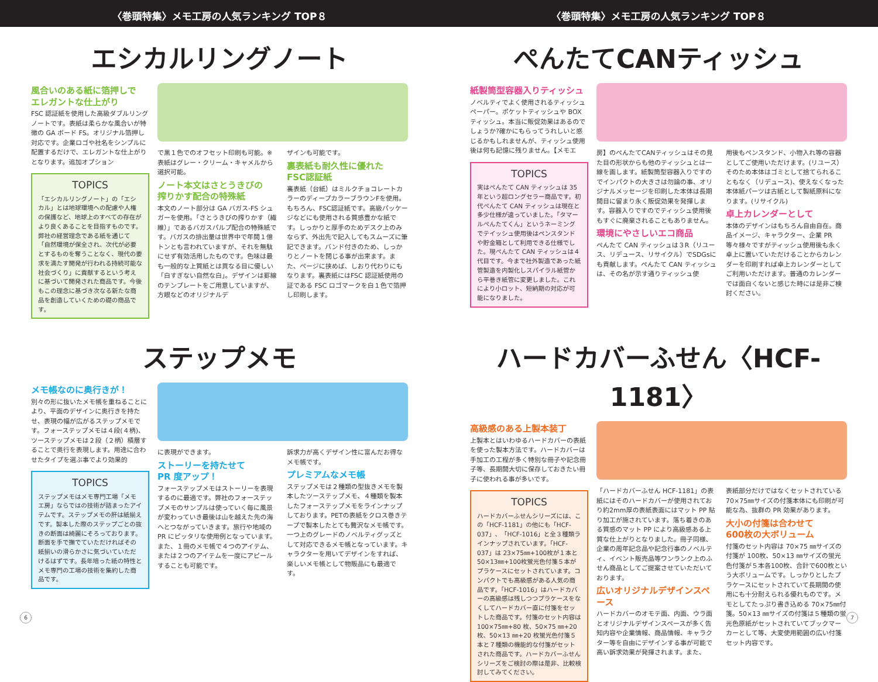〈巻頭特集〉メモ工房の人気ランキング TOP８
エシカルリングノート
風合いのある紙に箔押しで
エレガントな仕上がり
FSC 認証紙を使用した高級ダブルリングノートです。表紙は柔らかな風合いが特徴の GA ボード FS。オリジナル箔押し対応です。企業ロゴや社名をシンプルに配置するだけで、エレガントな仕上がりとなります。追加オプション
TOPICS
「エシカルリングノート」の「エシカル」とは地球環境への配慮や人権の保護など、地球上のすべての存在がより良くあることを目指すものです。弊社の経営理念である紙を通じて「自然環境が保全され、次代が必要とするものを奪うことなく、現代の要求を満たす開発が行われる持続可能な社会づくり」に貢献するという考えに基づいて開発された商品です。今後もこの理念に基づき次なる新たな商品を創造していくための礎の商品です。
で黒１色でのオフセット印刷も可能。※表紙はグレー・クリーム・キャメルから選択可能。
ノート本文はさとうきびの
搾りかす配合の特殊紙
本文のノート部分は GA バガス-FS シュガーを使用。「さとうきびの搾りかす（繊維）」であるバガスパルプ配合の特殊紙です。バガスの排出量は世界中で年間１億トンとも言われていますが、それを無駄にせず有効活用したものです。色味は最も一般的な上質紙とは異なる目に優しい「白すぎない自然な白」。デザインは罫線のテンプレートをご用意していますが、方眼などのオリジナルデ
ザインも可能です。
裏表紙も耐久性に優れた
FSC認証紙
裏表紙（台紙）はミルクチョコレートカラーのディープカラーブラウンFを使用。もちろん、FSC認証紙です。高級パッケージなどにも使用される質感豊かな紙です。しっかりと厚手のためデスク上のみならず、外出先で記入してもスムーズに筆記できます。バンド付きのため、しっかりとノートを閉じる事が出来ます。また、ページに挟めば、しおり代わりにもなります。裏表紙にはFSC 認証紙使用の証である FSC ロゴマークを白１色で箔押し印刷します。
ステップメモ
メモ帳なのに奥行きが！
別々の形に抜いたメモ帳を重ねることにより、平面のデザインに奥行きを持たせ、表現の幅が広がるステップメモです。フォーステップメモは４段(４柄)、ツーステップメモは２段（２柄）積層することで奥行を表現します。用途に合わせたタイプを選ぶ事でより効果的
TOPICS
ステップメモはメモ専門工場「メモエ房」ならではの技術が詰まったアイテムです。ステップメモの肝は紙揃えです。製本した際のステップごとの抜きの断面は綺麗にそろっております。断面を手で撫でていただければその紙揃いの滑らかさに気づいていただけるはずです。長年培った紙の特性とメモ専門の工場の技術を集約した商品です。
に表現ができます。
ストーリーを持たせて
PR 度アップ！
フォーステップメモはストーリーを表現するのに最適です。弊社のフォーステップメモのサンプルは使っていく毎に風景が変わっていき最後は山を越えた先の海へとつながっていきます。旅行や地域の PR にピッタリな使用例となっています。また、１冊のメモ帳で４つのアイテム、または２つのアイテムを一度にアピールすることも可能です。
訴求力が高くデザイン性に富んだお得なメモ帳です。
プレミアムなメモ帳
ステップメモは２種類の型抜きメモを製本したツーステップメモ、４種類を製本したフォーステップメモをラインナップしております。PETの表紙をクロス巻きテープで製本したとても贅沢なメモ帳です。一つ上のグレードのノベルティグッズとして対応できるメモ帳となっています。キャラクターを用いてデザインをすれば、楽しいメモ帳として物販品にも最適です。
6
〈巻頭特集〉メモ工房の人気ランキング TOP８
ぺんたてCANティッシュ
紙製筒型容器入りティッシュ
ノベルティでよく使用されるティッシュペーパー。ポケットティッシュや BOX ティッシュ。本当に販促効果はあるのでしょうか?確かにもらってうれしいと感じるかもしれませんが、ティッシュ使用後は何も記憶に残りません。【メモエ
TOPICS
実はぺんたて CAN ティッシュは 35 年という超ロングセラー商品です。初代ぺんたて CAN ティッシュは現在と多少仕様が違っていました。「タマールぺんたてくん」というネーミングでテイッシュ使用後はペンスタンドや貯金箱として利用できる仕様でした。現ぺんたて CAN ティッシュは４代目です。今まで社外製造であった紙管製造を内製化しスパイラル紙管から平巻き紙管に変更しました。これにより小ロット、短納期の対応が可能になりました。
房】のぺんたてCANティッシュはその見た目の形状からも他のティッシュとは一線を画します。紙製筒型容器入りですのでインパクトの大きさは勿論の事、オリジナルメッセージを印刷した本体は長期間目に留まり永く販促効果を発揮します。容器入りですのでティッシュ使用後もすぐに廃棄されることもありません。
環境にやさしいエコ商品
ぺんたて CAN ティッシュは３R（リユース、リデュース、リサイクル）でSDGsにも貢献します。ぺんたて CAN ティッシュは、その名が示す通りティッシュ使
用後もペンスタンド、小物入れ等の容器としてご使用いただけます。(リユース）そのため本体はゴミとして捨てられることもなく（リデュース)、使えなくなった本体紙パーツは古紙として製紙原料になります。(リサイクル)
卓上カレンダーとして
本体のデザインはもちろん自由自在。商品イメージ、キャラクター、企業 PR 等々様々ですがティッシュ使用後も永く卓上に置いていただけることからカレンダーを印刷すれば卓上カレンダーとしてご利用いただけます。普通のカレンダーでは面白くないと感じた時には是非ご検討ください。
ハードカバーふせん〈HCF-1181〉
高級感のある上製本装丁
上製本とはいわゆるハードカバーの表紙を使った製本方法です。ハードカバーは手加工の工程が多く特別な冊子や記念冊子等、長期間大切に保存しておきたい冊子に使われる事が多いです。
TOPICS
ハードカバーふせんシリーズには、この「HCF-1181」の他にも「HCF-037」、「HCF-1016」と全３種類ラインナップされています。「HCF-037」は 23×75㎜+100枚が１本と 50×13㎜+100枚蛍光色付箋５本がプラケースにセットされています。コンパクトでも高級感がある人気の商品です。「HCF-1016」はハードカバーの高級感は残しつつプラケースをなくしてハードカバー直に付箋をセットした商品です。付箋のセット内容は 100×75㎜+80 枚、50×75 ㎜+20 枚、50×13 ㎜+20 枚蛍光色付箋５本と７種類の機能的な付箋がセットされた商品です。ハードカバーふせんシリーズをご検討の際は是非、比較検討してみてください。
「ハードカバーふせん HCF-1181」の表紙にはそのハードカバーが使用されており約2mm厚の表紙表面にはマット PP 貼り加工が施されています。落ち着きのある質感のマット PP により高級感ある上質な仕上がりとなりました。冊子同様、企業の周年記念品や記念行事のノベルティ、イベント販売品等ワンランク上のふせん商品としてご提案させていただいております。
広いオリジナルデザインスペース
ハードカバーのオモテ面、内面、ウラ面とオリジナルデザインスペースが多く告知内容や企業情報、商品情報、キャラクター等を自由にデザインする事が可能で高い訴求効果が発揮されます。また、
表紙部分だけではなくセットされている70×75㎜サイズの付箋本体にも印刷が可能な為、抜群の PR 効果があります。
大小の付箋は合わせて
600枚の大ボリューム
付箋のセット内容は 70×75 ㎜サイズの付箋が 100枚、50×13 ㎜サイズの蛍光色付箋が５本各100枚、合計で600枚という大ボリュームです。しっかりとしたプラケースにセットされていて長期間の使用にも十分耐えられる優れものです。メモとしてたっぷり書き込める 70×75㎜付箋。50×13 ㎜サイズの付箋は５種類の蛍光色原紙がセットされていてブックマーカーとして等、大変使用範囲の広い付箋セット内容です。
7